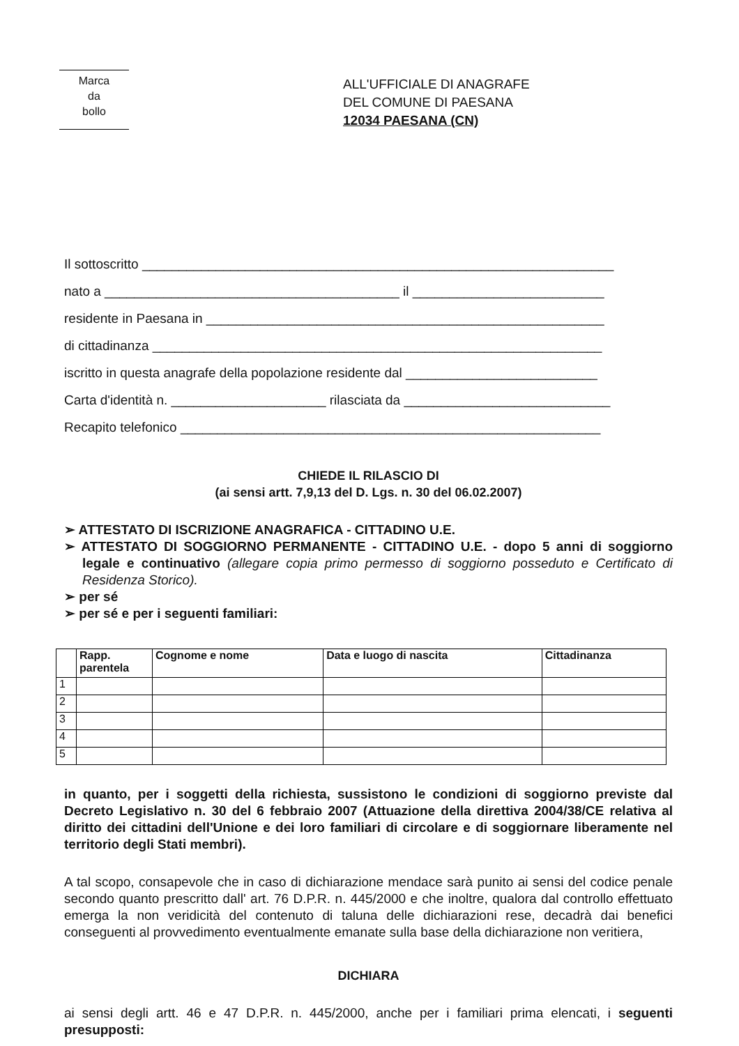Marca
da
bollo
ALL'UFFICIALE DI ANAGRAFE
DEL COMUNE DI PAESANA
12034 PAESANA (CN)
Il sottoscritto ________________________________________________________________
nato a ________________________________________ il __________________________
residente in Paesana in ______________________________________________________
di cittadinanza _____________________________________________________________
iscritto in questa anagrafe della popolazione residente dal __________________________
Carta d'identità n. _____________________ rilasciata da ____________________________
Recapito telefonico _________________________________________________________
CHIEDE IL RILASCIO DI
(ai sensi artt. 7,9,13 del D. Lgs. n. 30 del 06.02.2007)
➢ ATTESTATO DI ISCRIZIONE ANAGRAFICA - CITTADINO U.E.
➢ ATTESTATO DI SOGGIORNO PERMANENTE - CITTADINO U.E. - dopo 5 anni di soggiorno legale e continuativo (allegare copia primo permesso di soggiorno posseduto e Certificato di Residenza Storico).
➢ per sé
➢ per sé e per i seguenti familiari:
| | Rapp. parentela | Cognome e nome | Data e luogo di nascita | Cittadinanza |
| --- | --- | --- | --- | --- |
| 1 | | | | |
| 2 | | | | |
| 3 | | | | |
| 4 | | | | |
| 5 | | | | |
in quanto, per i soggetti della richiesta, sussistono le condizioni di soggiorno previste dal Decreto Legislativo n. 30 del 6 febbraio 2007 (Attuazione della direttiva 2004/38/CE relativa al diritto dei cittadini dell'Unione e dei loro familiari di circolare e di soggiornare liberamente nel territorio degli Stati membri).
A tal scopo, consapevole che in caso di dichiarazione mendace sarà punito ai sensi del codice penale secondo quanto prescritto dall' art. 76 D.P.R. n. 445/2000 e che inoltre, qualora dal controllo effettuato emerga la non veridicità del contenuto di taluna delle dichiarazioni rese, decadrà dai benefici conseguenti al provvedimento eventualmente emanate sulla base della dichiarazione non veritiera,
DICHIARA
ai sensi degli artt. 46 e 47 D.P.R. n. 445/2000, anche per i familiari prima elencati, i seguenti presupposti: